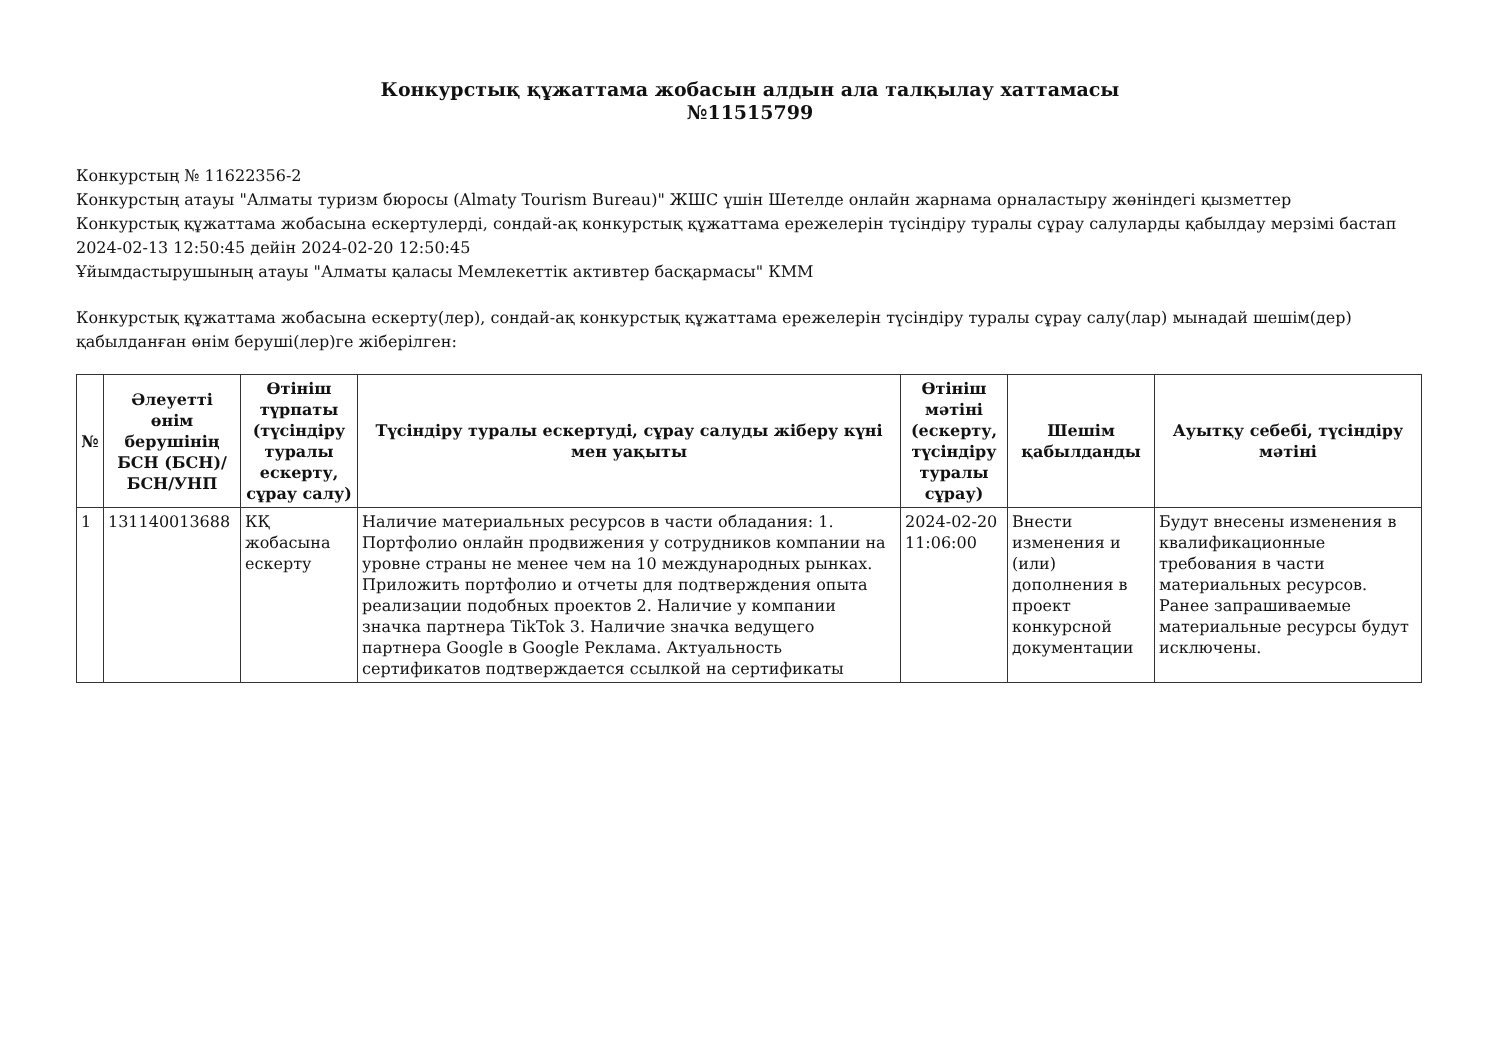Конкурстық құжаттама жобасын алдын ала талқылау хаттамасы
№11515799
Конкурстың № 11622356-2
Конкурстың атауы "Алматы туризм бюросы (Almaty Tourism Bureau)" ЖШС үшін Шетелде онлайн жарнама орналастыру жөніндегі қызметтер
Конкурстық құжаттама жобасына ескертулерді, сондай-ақ конкурстық құжаттама ережелерін түсіндіру туралы сұрау салуларды қабылдау мерзімі бастап 2024-02-13 12:50:45 дейін 2024-02-20 12:50:45
Ұйымдастырушының атауы "Алматы қаласы Мемлекеттік активтер басқармасы" КММ
Конкурстық құжаттама жобасына ескерту(лер), сондай-ақ конкурстық құжаттама ережелерін түсіндіру туралы сұрау салу(лар) мынадай шешім(дер) қабылданған өнім беруші(лер)ге жіберілген:
| № | Әлеуетті өнім берушінің БСН (БСН)/ БСН/УНП | Өтініш түрпаты (түсіндіру туралы ескерту, сұрау салу) | Түсіндіру туралы ескертуді, сұрау салуды жіберу күні мен уақыты | Өтініш мәтіні (ескерту, түсіндіру туралы сұрау) | Шешім қабылданды | Ауытқу себебі, түсіндіру мәтіні |
| --- | --- | --- | --- | --- | --- | --- |
| 1 | 131140013688 | КҚ жобасына ескерту | Наличие материальных ресурсов в части обладания: 1. Портфолио онлайн продвижения у сотрудников компании на уровне страны не менее чем на 10 международных рынках. Приложить портфолио и отчеты для подтверждения опыта реализации подобных проектов 2. Наличие у компании значка партнера TikTok 3. Наличие значка ведущего партнера Google в Google Реклама. Актуальность сертификатов подтверждается ссылкой на сертификаты | 2024-02-20 11:06:00 | Внести изменения и (или) дополнения в проект конкурсной документации | Будут внесены изменения в квалификационные требования в части материальных ресурсов. Ранее запрашиваемые материальные ресурсы будут исключены. |